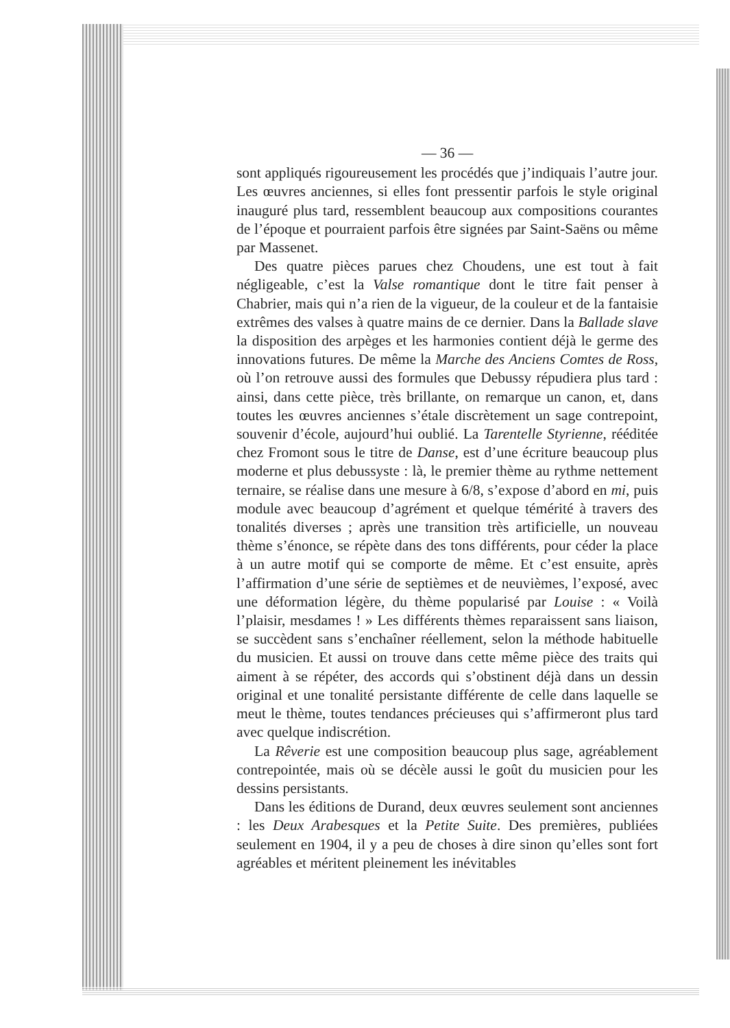— 36 —
sont appliqués rigoureusement les procédés que j’indiquais l’autre jour. Les œuvres anciennes, si elles font pressentir parfois le style original inauguré plus tard, ressemblent beaucoup aux compositions courantes de l’époque et pourraient parfois être signées par Saint-Saëns ou même par Massenet.
Des quatre pièces parues chez Choudens, une est tout à fait négligeable, c’est la Valse romantique dont le titre fait penser à Chabrier, mais qui n’a rien de la vigueur, de la couleur et de la fantaisie extrêmes des valses à quatre mains de ce dernier. Dans la Ballade slave la disposition des arpèges et les harmonies contient déjà le germe des innovations futures. De même la Marche des Anciens Comtes de Ross, où l’on retrouve aussi des formules que Debussy répudiera plus tard : ainsi, dans cette pièce, très brillante, on remarque un canon, et, dans toutes les œuvres anciennes s’étale discrètement un sage contrepoint, souvenir d’école, aujourd’hui oublié. La Tarentelle Styrienne, rééditée chez Fromont sous le titre de Danse, est d’une écriture beaucoup plus moderne et plus debussyste : là, le premier thème au rythme nettement ternaire, se réalise dans une mesure à 6/8, s’expose d’abord en mi, puis module avec beaucoup d’agrément et quelque témérité à travers des tonalités diverses ; après une transition très artificielle, un nouveau thème s’énonce, se répète dans des tons différents, pour céder la place à un autre motif qui se comporte de même. Et c’est ensuite, après l’affirmation d’une série de septièmes et de neuvièmes, l’exposé, avec une déformation légère, du thème popularisé par Louise : « Voilà l’plaisir, mesdames ! » Les différents thèmes reparaissent sans liaison, se succèdent sans s’enchaîner réellement, selon la méthode habituelle du musicien. Et aussi on trouve dans cette même pièce des traits qui aiment à se répéter, des accords qui s’obstinent déjà dans un dessin original et une tonalité persistante différente de celle dans laquelle se meut le thème, toutes tendances précieuses qui s’affirmeront plus tard avec quelque indiscrétion.
La Rêverie est une composition beaucoup plus sage, agréablement contrepointée, mais où se décèle aussi le goût du musicien pour les dessins persistants.
Dans les éditions de Durand, deux œuvres seulement sont anciennes : les Deux Arabesques et la Petite Suite. Des premières, publiées seulement en 1904, il y a peu de choses à dire sinon qu’elles sont fort agréables et méritent pleinement les inévitables